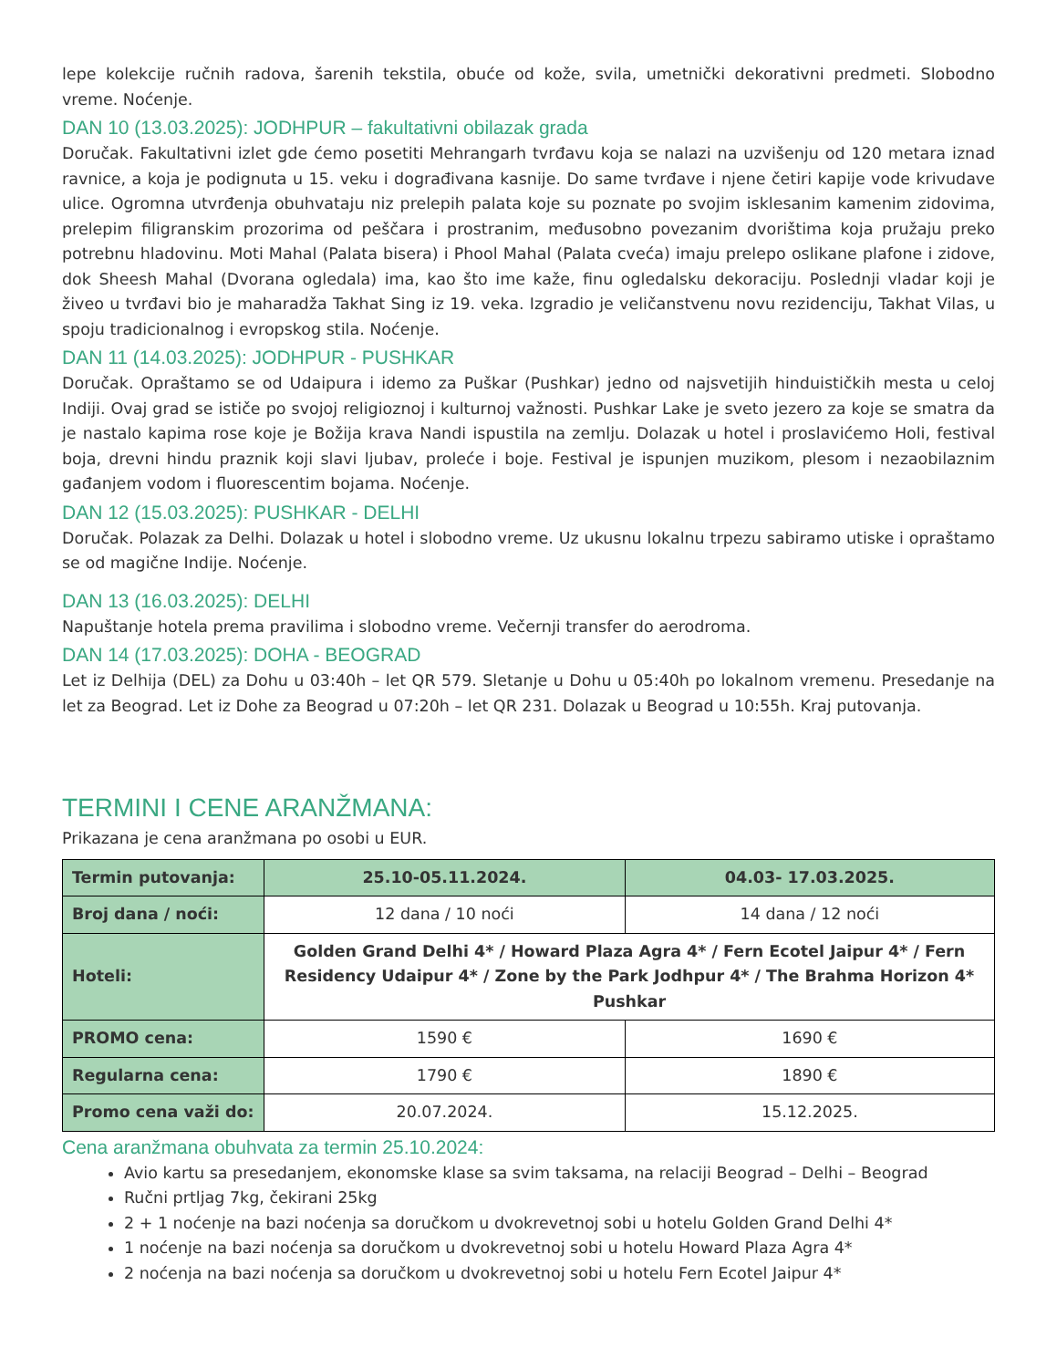lepe kolekcije ručnih radova, šarenih tekstila, obuće od kože, svila, umetnički dekorativni predmeti. Slobodno vreme. Noćenje.
DAN 10 (13.03.2025): JODHPUR – fakultativni obilazak grada
Doručak. Fakultativni izlet gde ćemo posetiti Mehrangarh tvrđavu koja se nalazi na uzvišenju od 120 metara iznad ravnice, a koja je podignuta u 15. veku i dograđivana kasnije. Do same tvrđave i njene četiri kapije vode krivudave ulice. Ogromna utvrđenja obuhvataju niz prelepih palata koje su poznate po svojim isklesanim kamenim zidovima, prelepim filigranskim prozorima od peščara i prostranim, međusobno povezanim dvorištima koja pružaju preko potrebnu hladovinu. Moti Mahal (Palata bisera) i Phool Mahal (Palata cveća) imaju prelepo oslikane plafone i zidove, dok Sheesh Mahal (Dvorana ogledala) ima, kao što ime kaže, finu ogledalsku dekoraciju. Poslednji vladar koji je živeo u tvrđavi bio je maharadža Takhat Sing iz 19. veka. Izgradio je veličanstvenu novu rezidenciju, Takhat Vilas, u spoju tradicionalnog i evropskog stila. Noćenje.
DAN 11 (14.03.2025): JODHPUR - PUSHKAR
Doručak. Opraštamo se od Udaipura i idemo za Puškar (Pushkar) jedno od najsvetijih hinduističkih mesta u celoj Indiji. Ovaj grad se ističe po svojoj religioznoj i kulturnoj važnosti. Pushkar Lake je sveto jezero za koje se smatra da je nastalo kapima rose koje je Božija krava Nandi ispustila na zemlju. Dolazak u hotel i proslavićemo Holi, festival boja, drevni hindu praznik koji slavi ljubav, proleće i boje. Festival je ispunjen muzikom, plesom i nezaobilaznim gađanjem vodom i fluorescentim bojama. Noćenje.
DAN 12 (15.03.2025): PUSHKAR - DELHI
Doručak. Polazak za Delhi. Dolazak u hotel i slobodno vreme. Uz ukusnu lokalnu trpezu sabiramo utiske i opraštamo se od magične Indije. Noćenje.
DAN 13 (16.03.2025): DELHI
Napuštanje hotela prema pravilima i slobodno vreme. Večernji transfer do aerodroma.
DAN 14 (17.03.2025): DOHA - BEOGRAD
Let iz Delhija (DEL) za Dohu u 03:40h – let QR 579. Sletanje u Dohu u 05:40h po lokalnom vremenu. Presedanje na let za Beograd. Let iz Dohe za Beograd u 07:20h – let QR 231. Dolazak u Beograd u 10:55h. Kraj putovanja.
TERMINI I CENE ARANŽMANA:
Prikazana je cena aranžmana po osobi u EUR.
| Termin putovanja: | 25.10-05.11.2024. | 04.03- 17.03.2025. |
| --- | --- | --- |
| Broj dana / noći: | 12 dana / 10 noći | 14 dana / 12 noći |
| Hoteli: | Golden Grand Delhi 4* / Howard Plaza Agra 4* / Fern Ecotel Jaipur 4* / Fern Residency Udaipur 4* / Zone by the Park Jodhpur 4* / The Brahma Horizon 4* Pushkar | |
| PROMO cena: | 1590 € | 1690 € |
| Regularna cena: | 1790 € | 1890 € |
| Promo cena važi do: | 20.07.2024. | 15.12.2025. |
Cena aranžmana obuhvata za termin 25.10.2024:
Avio kartu sa presedanjem, ekonomske klase sa svim taksama, na relaciji Beograd – Delhi – Beograd
Ručni prtljag 7kg, čekirani 25kg
2 + 1 noćenje na bazi noćenja sa doručkom u dvokrevetnoj sobi u hotelu Golden Grand Delhi 4*
1 noćenje na bazi noćenja sa doručkom u dvokrevetnoj sobi u hotelu Howard Plaza Agra 4*
2 noćenja na bazi noćenja sa doručkom u dvokrevetnoj sobi u hotelu Fern Ecotel Jaipur 4*